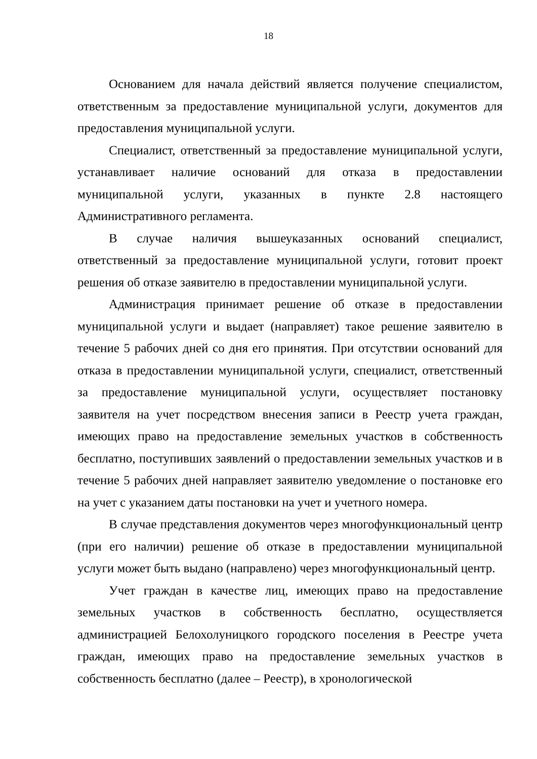18
Основанием для начала действий является получение специалистом, ответственным за предоставление муниципальной услуги, документов для предоставления муниципальной услуги.
Специалист, ответственный за предоставление муниципальной услуги, устанавливает наличие оснований для отказа в предоставлении муниципальной услуги, указанных в пункте 2.8 настоящего Административного регламента.
В случае наличия вышеуказанных оснований специалист, ответственный за предоставление муниципальной услуги, готовит проект решения об отказе заявителю в предоставлении муниципальной услуги.
Администрация принимает решение об отказе в предоставлении муниципальной услуги и выдает (направляет) такое решение заявителю в течение 5 рабочих дней со дня его принятия. При отсутствии оснований для отказа в предоставлении муниципальной услуги, специалист, ответственный за предоставление муниципальной услуги, осуществляет постановку заявителя на учет посредством внесения записи в Реестр учета граждан, имеющих право на предоставление земельных участков в собственность бесплатно, поступивших заявлений о предоставлении земельных участков и в течение 5 рабочих дней направляет заявителю уведомление о постановке его на учет с указанием даты постановки на учет и учетного номера.
В случае представления документов через многофункциональный центр (при его наличии) решение об отказе в предоставлении муниципальной услуги может быть выдано (направлено) через многофункциональный центр.
Учет граждан в качестве лиц, имеющих право на предоставление земельных участков в собственность бесплатно, осуществляется администрацией Белохолуницкого городского поселения в Реестре учета граждан, имеющих право на предоставление земельных участков в собственность бесплатно (далее – Реестр), в хронологической